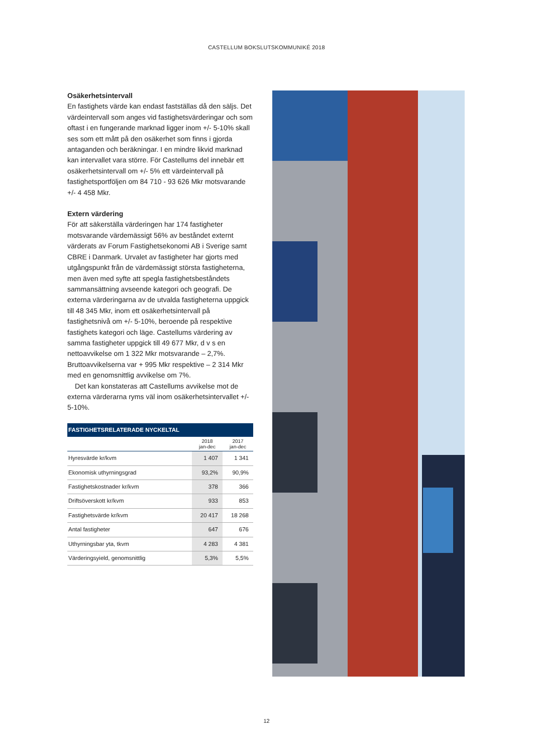CASTELLUM BOKSLUTSKOMMUNIKÉ 2018
Osäkerhetsintervall
En fastighets värde kan endast fastställas då den säljs. Det värdeintervall som anges vid fastighetsvärderingar och som oftast i en fungerande marknad ligger inom +/- 5-10% skall ses som ett mått på den osäkerhet som finns i gjorda antaganden och beräkningar. I en mindre likvid marknad kan intervallet vara större. För Castellums del innebär ett osäkerhetsintervall om +/- 5% ett värdeintervall på fastighetsportföljen om 84 710 - 93 626 Mkr motsvarande +/- 4 458 Mkr.
Extern värdering
För att säkerställa värderingen har 174 fastigheter motsvarande värdemässigt 56% av beståndet externt värderats av Forum Fastighetsekonomi AB i Sverige samt CBRE i Danmark. Urvalet av fastigheter har gjorts med utgångspunkt från de värdemässigt största fastigheterna, men även med syfte att spegla fastighetsbeståndets sammansättning avseende kategori och geografi. De externa värderingarna av de utvalda fastigheterna uppgick till 48 345 Mkr, inom ett osäkerhetsintervall på fastighetsnivå om +/- 5-10%, beroende på respektive fastighets kategori och läge. Castellums värdering av samma fastigheter uppgick till 49 677 Mkr, d v s en nettoavvikelse om 1 322 Mkr motsvarande – 2,7%. Bruttoavvikelserna var + 995 Mkr respektive – 2 314 Mkr med en genomsnittlig avvikelse om 7%.
Det kan konstateras att Castellums avvikelse mot de externa värderarna ryms väl inom osäkerhetsintervallet +/- 5-10%.
| FASTIGHETSRELATERADE NYCKELTAL | | |
| --- | --- | --- |
| | 2018 jan-dec | 2017 jan-dec |
| Hyresvärde kr/kvm | 1 407 | 1 341 |
| Ekonomisk uthyrningsgrad | 93,2% | 90,9% |
| Fastighetskostnader kr/kvm | 378 | 366 |
| Driftsöverskott kr/kvm | 933 | 853 |
| Fastighetsvärde kr/kvm | 20 417 | 18 268 |
| Antal fastigheter | 647 | 676 |
| Uthyrningsbar yta, tkvm | 4 283 | 4 381 |
| Värderingsyield, genomsnittlig | 5,3% | 5,5% |
12